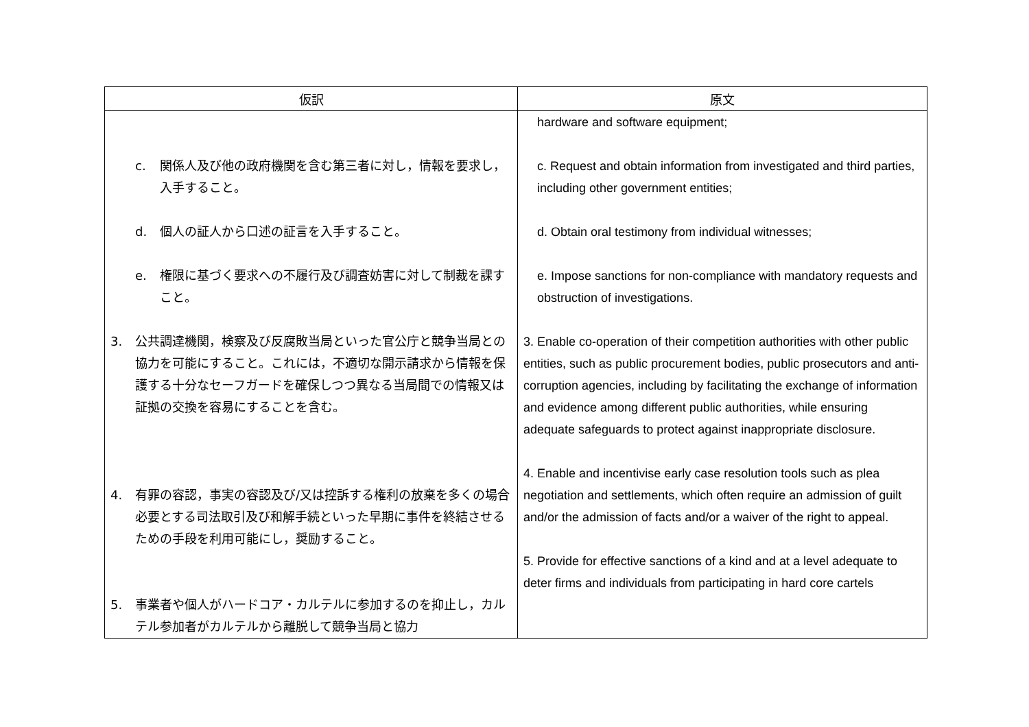| 仮訳 | 原文 |
| --- | --- |
| c. 関係人及び他の政府機関を含む第三者に対し，情報を要求し，入手すること。 d. 個人の証人から口述の証言を入手すること。 e. 権限に基づく要求への不履行及び調査妨害に対して制裁を課すこと。 3. 公共調達機関，検察及び反腐敗当局といった官公庁と競争当局との協力を可能にすること。これには，不適切な開示請求から情報を保護する十分なセーフガードを確保しつつ異なる当局間での情報又は証拠の交換を容易にすることを含む。 4. 有罪の容認，事実の容認及び/又は控訴する権利の放棄を多くの場合必要とする司法取引及び和解手続といった早期に事件を終結させるための手段を利用可能にし，奨励すること。 5. 事業者や個人がハードコア・カルテルに参加するのを抑止し，カルテル参加者がカルテルから離脱して競争当局と協力 | hardware and software equipment; c. Request and obtain information from investigated and third parties, including other government entities; d. Obtain oral testimony from individual witnesses; e. Impose sanctions for non-compliance with mandatory requests and obstruction of investigations. 3. Enable co-operation of their competition authorities with other public entities, such as public procurement bodies, public prosecutors and anti-corruption agencies, including by facilitating the exchange of information and evidence among different public authorities, while ensuring adequate safeguards to protect against inappropriate disclosure. 4. Enable and incentivise early case resolution tools such as plea negotiation and settlements, which often require an admission of guilt and/or the admission of facts and/or a waiver of the right to appeal. 5. Provide for effective sanctions of a kind and at a level adequate to deter firms and individuals from participating in hard core cartels |